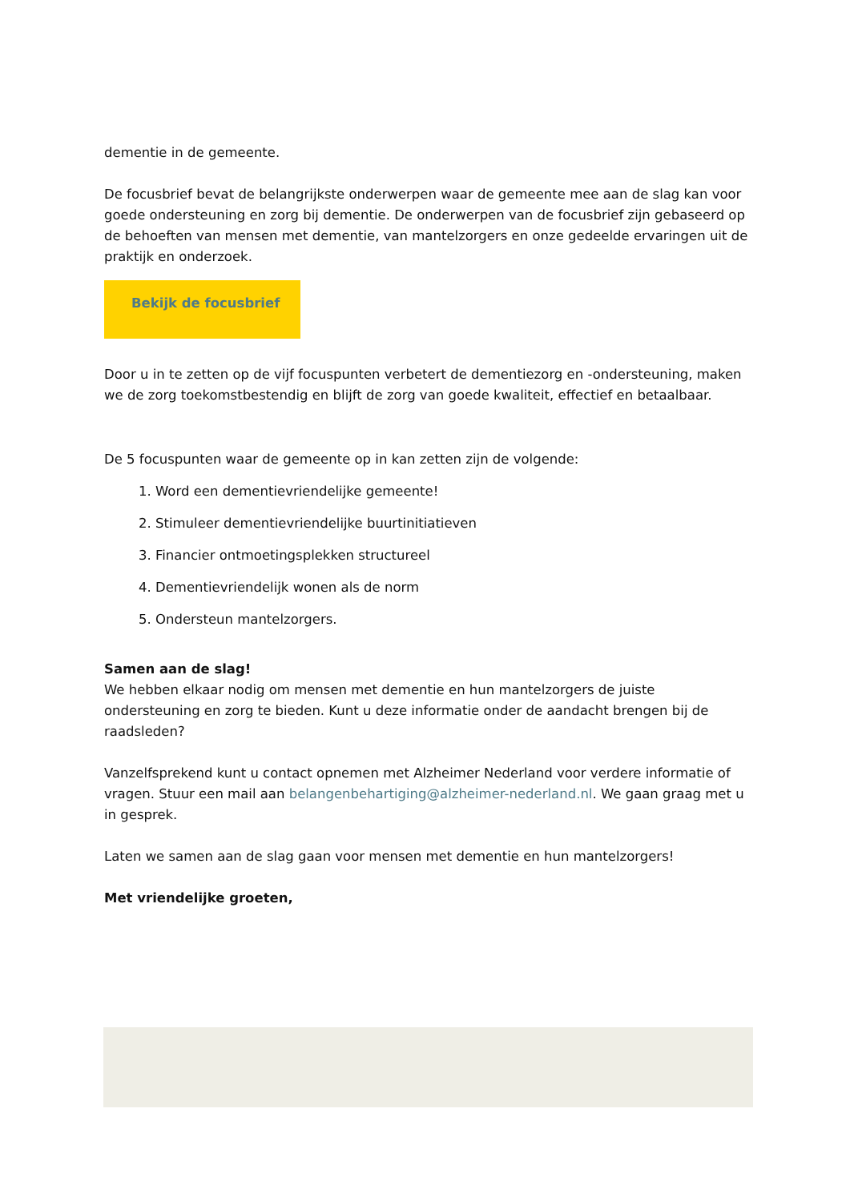dementie in de gemeente.
De focusbrief bevat de belangrijkste onderwerpen waar de gemeente mee aan de slag kan voor goede ondersteuning en zorg bij dementie. De onderwerpen van de focusbrief zijn gebaseerd op de behoeften van mensen met dementie, van mantelzorgers en onze gedeelde ervaringen uit de praktijk en onderzoek.
Bekijk de focusbrief
Door u in te zetten op de vijf focuspunten verbetert de dementiezorg en -ondersteuning, maken we de zorg toekomstbestendig en blijft de zorg van goede kwaliteit, effectief en betaalbaar.
De 5 focuspunten waar de gemeente op in kan zetten zijn de volgende:
1. Word een dementievriendelijke gemeente!
2. Stimuleer dementievriendelijke buurtinitiatieven
3. Financier ontmoetingsplekken structureel
4. Dementievriendelijk wonen als de norm
5. Ondersteun mantelzorgers.
Samen aan de slag!
We hebben elkaar nodig om mensen met dementie en hun mantelzorgers de juiste ondersteuning en zorg te bieden. Kunt u deze informatie onder de aandacht brengen bij de raadsleden?
Vanzelfsprekend kunt u contact opnemen met Alzheimer Nederland voor verdere informatie of vragen. Stuur een mail aan belangenbehartiging@alzheimer-nederland.nl. We gaan graag met u in gesprek.
Laten we samen aan de slag gaan voor mensen met dementie en hun mantelzorgers!
Met vriendelijke groeten,